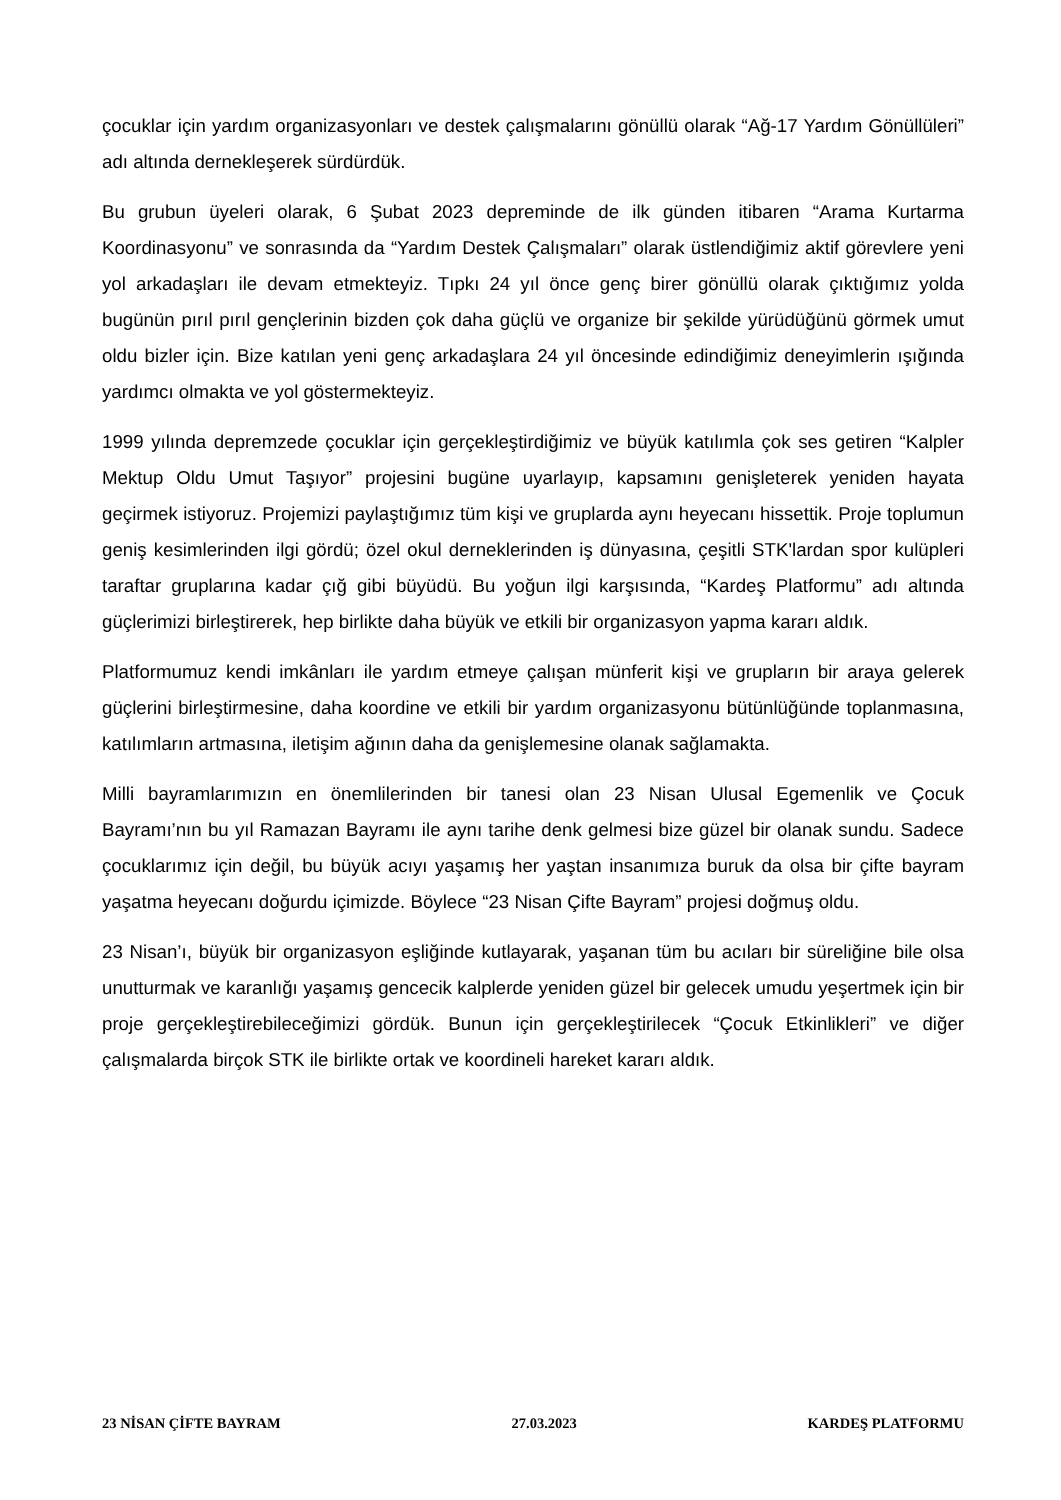çocuklar için yardım organizasyonları ve destek çalışmalarını gönüllü olarak “Ağ-17 Yardım Gönüllüleri” adı altında dernekleşerek sürdürdük.
Bu grubun üyeleri olarak, 6 Şubat 2023 depreminde de ilk günden itibaren “Arama Kurtarma Koordinasyonu” ve sonrasında da “Yardım Destek Çalışmaları” olarak üstlendiğimiz aktif görevlere yeni yol arkadaşları ile devam etmekteyiz. Tıpkı 24 yıl önce genç birer gönüllü olarak çıktığımız yolda bugünün pırıl pırıl gençlerinin bizden çok daha güçlü ve organize bir şekilde yürüdüğünü görmek umut oldu bizler için. Bize katılan yeni genç arkadaşlara 24 yıl öncesinde edindiğimiz deneyimlerin ışığında yardımcı olmakta ve yol göstermekteyiz.
1999 yılında depremzede çocuklar için gerçekleştirdiğimiz ve büyük katılımla çok ses getiren “Kalpler Mektup Oldu Umut Taşıyor” projesini bugüne uyarlayıp, kapsamını genişleterek yeniden hayata geçirmek istiyoruz. Projemizi paylaştığımız tüm kişi ve gruplarda aynı heyecanı hissettik. Proje toplumun geniş kesimlerinden ilgi gördü; özel okul derneklerinden iş dünyasına, çeşitli STK'lardan spor kulüpleri taraftar gruplarına kadar çığ gibi büyüdü. Bu yoğun ilgi karşısında, “Kardeş Platformu” adı altında güçlerimizi birleştirerek, hep birlikte daha büyük ve etkili bir organizasyon yapma kararı aldık.
Platformumuz kendi imkânları ile yardım etmeye çalışan münferit kişi ve grupların bir araya gelerek güçlerini birleştirmesine, daha koordine ve etkili bir yardım organizasyonu bütünlüğünde toplanmasına, katılımların artmasına, iletişim ağının daha da genişlemesine olanak sağlamakta.
Milli bayramlarımızın en önemlilerinden bir tanesi olan 23 Nisan Ulusal Egemenlik ve Çocuk Bayramı’nın bu yıl Ramazan Bayramı ile aynı tarihe denk gelmesi bize güzel bir olanak sundu. Sadece çocuklarımız için değil, bu büyük acıyı yaşamış her yaştan insanımıza buruk da olsa bir çifte bayram yaşatma heyecanı doğurdu içimizde. Böylece “23 Nisan Çifte Bayram” projesi doğmuş oldu.
23 Nisan’ı, büyük bir organizasyon eşliğinde kutlayarak, yaşanan tüm bu acıları bir süreliğine bile olsa unutturmak ve karanlığı yaşamış gencecik kalplerde yeniden güzel bir gelecek umudu yeşertmek için bir proje gerçekleştirebileceğimizi gördük. Bunun için gerçekleştirilecek “Çocuk Etkinlikleri” ve diğer çalışmalarda birçok STK ile birlikte ortak ve koordineli hareket kararı aldık.
23 NİSAN ÇİFTE BAYRAM 27.03.2023 KARDEŞ PLATFORMU